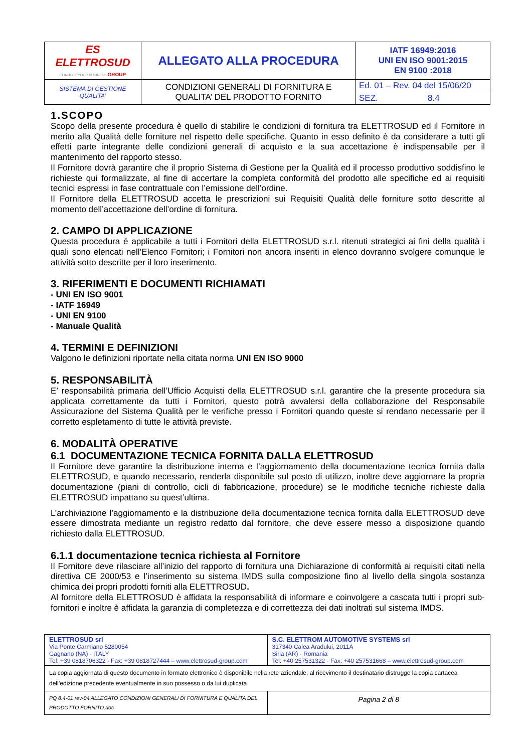| ES ELETTROSUD CONNECT YOUR BUSINESS GROUP | ALLEGATO ALLA PROCEDURA | IATF 16949:2016 UNI EN ISO 9001:2015 EN 9100 :2018 |
| SISTEMA DI GESTIONE QUALITA’ | CONDIZIONI GENERALI DI FORNITURA E QUALITA’ DEL PRODOTTO FORNITO | Ed. 01 – Rev. 04 del 15/06/20 |
| | | SEZ. 8.4 |
1.SCOPO
Scopo della presente procedura è quello di stabilire le condizioni di fornitura tra ELETTROSUD ed il Fornitore in merito alla Qualità delle forniture nel rispetto delle specifiche. Quanto in esso definito è da considerare a tutti gli effetti parte integrante delle condizioni generali di acquisto e la sua accettazione è indispensabile per il mantenimento del rapporto stesso.
Il Fornitore dovrà garantire che il proprio Sistema di Gestione per la Qualità ed il processo produttivo soddisfino le richieste qui formalizzate, al fine di accertare la completa conformità del prodotto alle specifiche ed ai requisiti tecnici espressi in fase contrattuale con l’emissione dell’ordine.
Il Fornitore della ELETTROSUD accetta le prescrizioni sui Requisiti Qualità delle forniture sotto descritte al momento dell’accettazione dell’ordine di fornitura.
2. CAMPO DI APPLICAZIONE
Questa procedura é applicabile a tutti i Fornitori della ELETTROSUD s.r.l. ritenuti strategici ai fini della qualità i quali sono elencati nell’Elenco Fornitori; i Fornitori non ancora inseriti in elenco dovranno svolgere comunque le attività sotto descritte per il loro inserimento.
3. RIFERIMENTI E DOCUMENTI RICHIAMATI
- UNI EN ISO 9001
- IATF 16949
- UNI EN 9100
- Manuale Qualità
4. TERMINI E DEFINIZIONI
Valgono le definizioni riportate nella citata norma UNI EN ISO 9000
5. RESPONSABILITÀ
E’ responsabilità primaria dell’Ufficio Acquisti della ELETTROSUD s.r.l. garantire che la presente procedura sia applicata correttamente da tutti i Fornitori, questo potrà avvalersi della collaborazione del Responsabile Assicurazione del Sistema Qualità per le verifiche presso i Fornitori quando queste si rendano necessarie per il corretto espletamento di tutte le attività previste.
6. MODALITÀ OPERATIVE
6.1 DOCUMENTAZIONE TECNICA FORNITA DALLA ELETTROSUD
Il Fornitore deve garantire la distribuzione interna e l’aggiornamento della documentazione tecnica fornita dalla ELETTROSUD, e quando necessario, renderla disponibile sul posto di utilizzo, inoltre deve aggiornare la propria documentazione (piani di controllo, cicli di fabbricazione, procedure) se le modifiche tecniche richieste dalla ELETTROSUD impattano su quest’ultima.
L’archiviazione l’aggiornamento e la distribuzione della documentazione tecnica fornita dalla ELETTROSUD deve essere dimostrata mediante un registro redatto dal fornitore, che deve essere messo a disposizione quando richiesto dalla ELETTROSUD.
6.1.1 documentazione tecnica richiesta al Fornitore
Il Fornitore deve rilasciare all’inizio del rapporto di fornitura una Dichiarazione di conformità ai requisiti citati nella direttiva CE 2000/53 e l’inserimento su sistema IMDS sulla composizione fino al livello della singola sostanza chimica dei propri prodotti forniti alla ELETTROSUD.
Al fornitore della ELETTROSUD è affidata la responsabilità di informare e coinvolgere a cascata tutti i propri sub-fornitori e inoltre è affidata la garanzia di completezza e di correttezza dei dati inoltrati sul sistema IMDS.
| ELETTROSUD srl Via Ponte Carmiano 5280054 Gagnano (NA) - ITALY Tel: +39 0818706322 - Fax: +39 0818727444 – www.elettrosud-group.com | S.C. ELETTROM AUTOMOTIVE SYSTEMS srl 317340 Calea Aradului, 2011A Siria (AR) - Romania Tel: +40 257531322 - Fax: +40 257531668 – www.elettrosud-group.com |
| La copia aggiornata di questo documento in formato elettronico è disponibile nella rete aziendale; al ricevimento il destinatario distrugge la copia cartacea dell’edizione precedente eventualmente in suo possesso o da lui duplicata | |
| PQ 8.4-01 rev-04 ALLEGATO CONDIZIONI GENERALI DI FORNITURA E QUALITA DEL PRODOTTO FORNITO.doc | Pagina 2 di 8 |